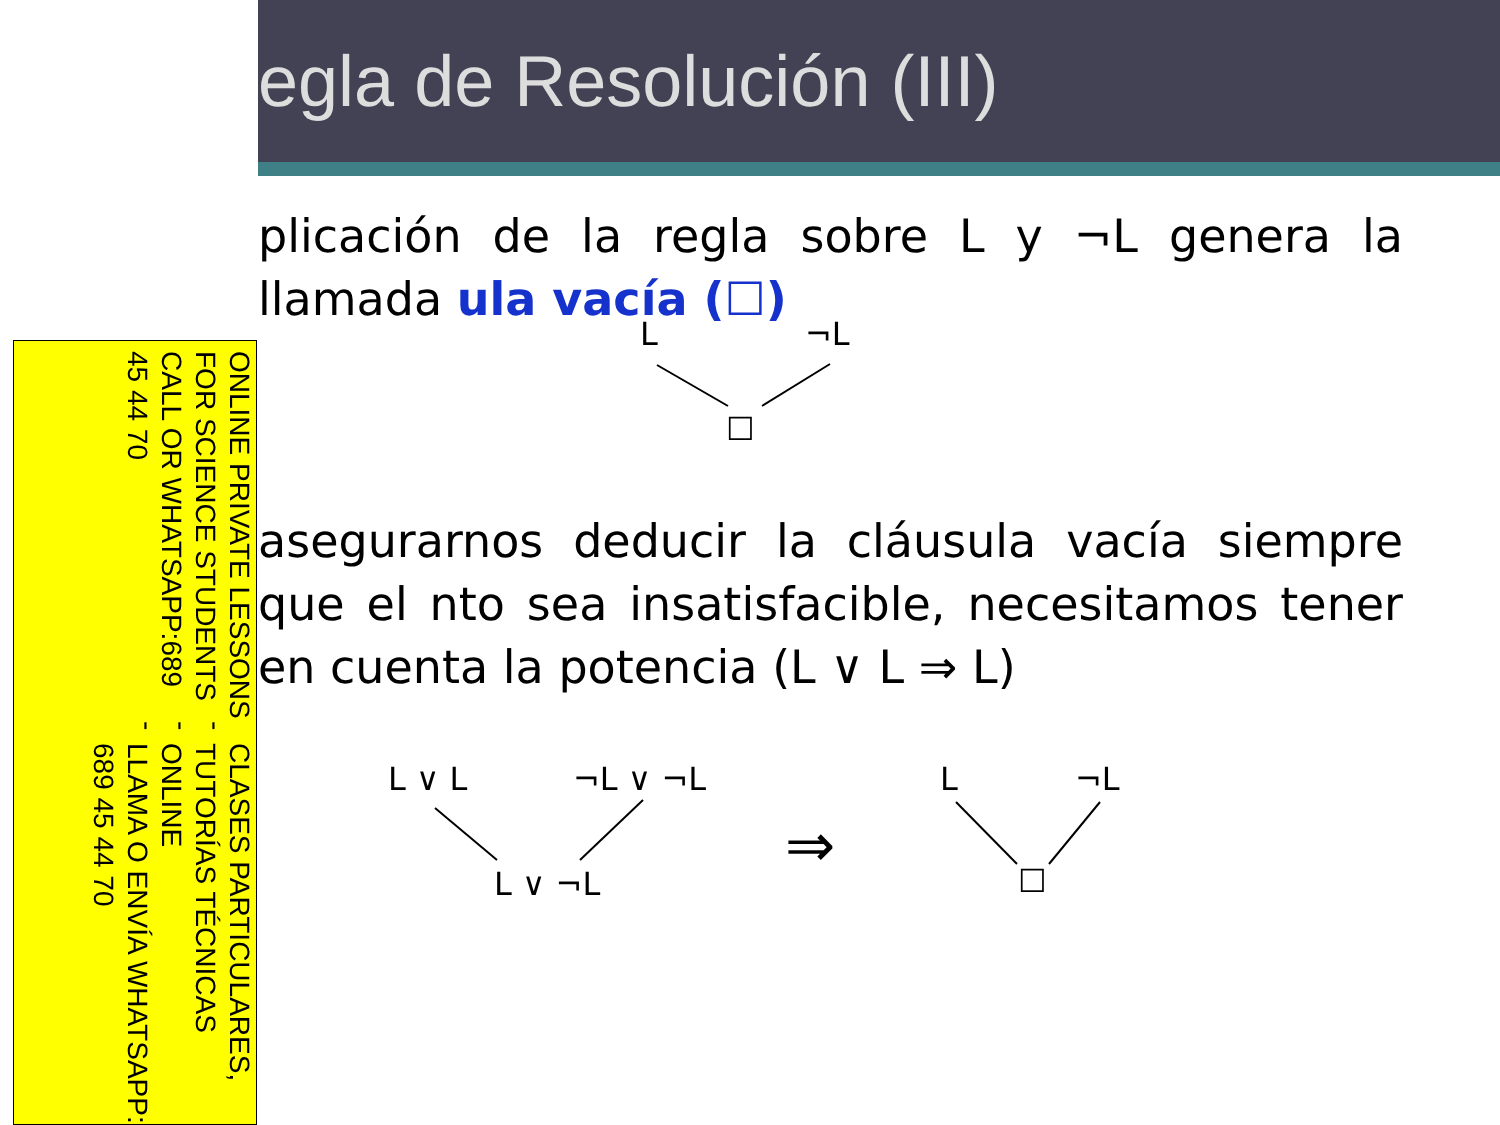egla de Resolución (III)
plicación de la regla sobre L y ¬L genera la llamada ula vacía (☐)
asegurarnos deducir la cláusula vacía siempre que el nto sea insatisfacible, necesitamos tener en cuenta la potencia (L ∨ L ⇒ L)
L ¬L
☐
L ∨ L ¬L ∨ ¬L
L ∨ ¬L
⇒
L ¬L
☐
CLASES PARTICULARES, TUTORÍAS TÉCNICAS ONLINE
LLAMA O ENVÍA WHATSAPP: 689 45 44 70
- - -
ONLINE PRIVATE LESSONS FOR SCIENCE STUDENTS
CALL OR WHATSAPP:689 45 44 70